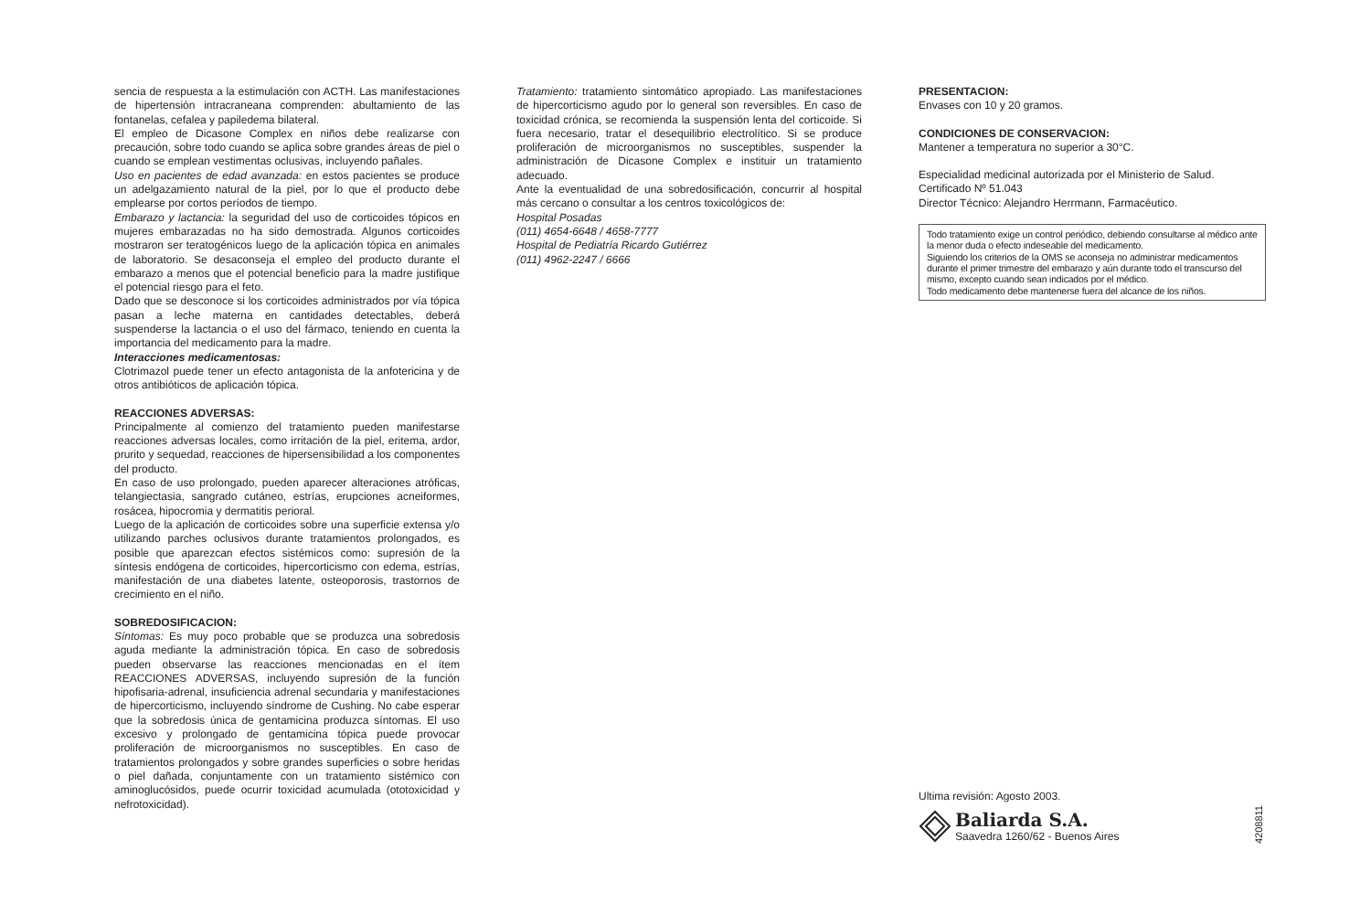sencia de respuesta a la estimulación con ACTH. Las manifestaciones de hipertensión intracraneana comprenden: abultamiento de las fontanelas, cefalea y papiledema bilateral.
El empleo de Dicasone Complex en niños debe realizarse con precaución, sobre todo cuando se aplica sobre grandes áreas de piel o cuando se emplean vestimentas oclusivas, incluyendo pañales.
Uso en pacientes de edad avanzada: en estos pacientes se produce un adelgazamiento natural de la piel, por lo que el producto debe emplearse por cortos períodos de tiempo.
Embarazo y lactancia: la seguridad del uso de corticoides tópicos en mujeres embarazadas no ha sido demostrada. Algunos corticoides mostraron ser teratogénicos luego de la aplicación tópica en animales de laboratorio. Se desaconseja el empleo del producto durante el embarazo a menos que el potencial beneficio para la madre justifique el potencial riesgo para el feto.
Dado que se desconoce si los corticoides administrados por vía tópica pasan a leche materna en cantidades detectables, deberá suspenderse la lactancia o el uso del fármaco, teniendo en cuenta la importancia del medicamento para la madre.
Interacciones medicamentosas:
Clotrimazol puede tener un efecto antagonista de la anfotericina y de otros antibióticos de aplicación tópica.
REACCIONES ADVERSAS:
Principalmente al comienzo del tratamiento pueden manifestarse reacciones adversas locales, como irritación de la piel, eritema, ardor, prurito y sequedad, reacciones de hipersensibilidad a los componentes del producto.
En caso de uso prolongado, pueden aparecer alteraciones atróficas, telangiectasia, sangrado cutáneo, estrías, erupciones acneiformes, rosácea, hipocromia y dermatitis perioral.
Luego de la aplicación de corticoides sobre una superficie extensa y/o utilizando parches oclusivos durante tratamientos prolongados, es posible que aparezcan efectos sistémicos como: supresión de la síntesis endógena de corticoides, hipercorticismo con edema, estrías, manifestación de una diabetes latente, osteoporosis, trastornos de crecimiento en el niño.
SOBREDOSIFICACION:
Síntomas: Es muy poco probable que se produzca una sobredosis aguda mediante la administración tópica. En caso de sobredosis pueden observarse las reacciones mencionadas en el ítem REACCIONES ADVERSAS, incluyendo supresión de la función hipofisaria-adrenal, insuficiencia adrenal secundaria y manifestaciones de hipercorticismo, incluyendo síndrome de Cushing. No cabe esperar que la sobredosis única de gentamicina produzca síntomas. El uso excesivo y prolongado de gentamicina tópica puede provocar proliferación de microorganismos no susceptibles. En caso de tratamientos prolongados y sobre grandes superficies o sobre heridas o piel dañada, conjuntamente con un tratamiento sistémico con aminoglucósidos, puede ocurrir toxicidad acumulada (ototoxicidad y nefrotoxicidad).
Tratamiento: tratamiento sintomático apropiado. Las manifestaciones de hipercorticismo agudo por lo general son reversibles. En caso de toxicidad crónica, se recomienda la suspensión lenta del corticoide. Si fuera necesario, tratar el desequilibrio electrolítico. Si se produce proliferación de microorganismos no susceptibles, suspender la administración de Dicasone Complex e instituir un tratamiento adecuado.
Ante la eventualidad de una sobredosificación, concurrir al hospital más cercano o consultar a los centros toxicológicos de:
Hospital Posadas
(011) 4654-6648 / 4658-7777
Hospital de Pediatría Ricardo Gutiérrez
(011) 4962-2247 / 6666
PRESENTACION:
Envases con 10 y 20 gramos.
CONDICIONES DE CONSERVACION:
Mantener a temperatura no superior a 30°C.
Especialidad medicinal autorizada por el Ministerio de Salud.
Certificado Nº 51.043
Director Técnico: Alejandro Herrmann, Farmacéutico.
Todo tratamiento exige un control periódico, debiendo consultarse al médico ante la menor duda o efecto indeseable del medicamento.
Siguiendo los criterios de la OMS se aconseja no administrar medicamentos durante el primer trimestre del embarazo y aún durante todo el transcurso del mismo, excepto cuando sean indicados por el médico.
Todo medicamento debe mantenerse fuera del alcance de los niños.
Ultima revisión: Agosto 2003.
Baliarda S.A.
Saavedra 1260/62 - Buenos Aires
4208811